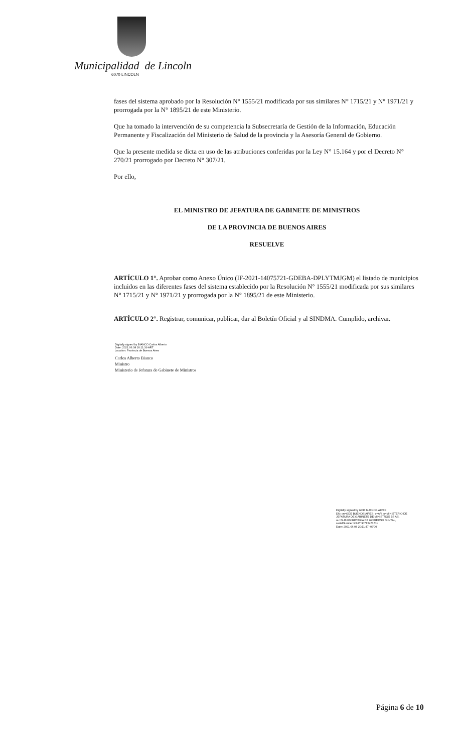Municipalidad de Lincoln
6070 LINCOLN
fases del sistema aprobado por la Resolución N° 1555/21 modificada por sus similares N° 1715/21 y N° 1971/21 y prorrogada por la N° 1895/21 de este Ministerio.
Que ha tomado la intervención de su competencia la Subsecretaría de Gestión de la Información, Educación Permanente y Fiscalización del Ministerio de Salud de la provincia y la Asesoría General de Gobierno.
Que la presente medida se dicta en uso de las atribuciones conferidas por la Ley N° 15.164 y por el Decreto N° 270/21 prorrogado por Decreto N° 307/21.
Por ello,
EL MINISTRO DE JEFATURA DE GABINETE DE MINISTROS
DE LA PROVINCIA DE BUENOS AIRES
RESUELVE
ARTÍCULO 1°. Aprobar como Anexo Único (IF-2021-14075721-GDEBA-DPLYTMJGM) el listado de municipios incluidos en las diferentes fases del sistema establecido por la Resolución N° 1555/21 modificada por sus similares N° 1715/21 y N° 1971/21 y prorrogada por la N° 1895/21 de este Ministerio.
ARTÍCULO 2°. Registrar, comunicar, publicar, dar al Boletín Oficial y al SINDMA. Cumplido, archivar.
Digitally signed by BIANCO Carlos Alberto
Date: 2021.06.08 20:11:39 ART
Location: Provincia de Buenos Aires
Carlos Alberto Bianco
Ministro
Ministerio de Jefatura de Gabinete de Ministros
Digitally signed by GDE BUENOS AIRES
DN: cn=GDE BUENOS AIRES, c=AR, o=MINISTERIO DE
JEFATURA DE GABINETE DE MINISTROS BS AS,
ou=SUBSECRETARIA DE GOBIERNO DIGITAL,
serialNumber=CUIT 30715471511
Date: 2021.06.08 20:11:47 -03'00'
Página 6 de 10